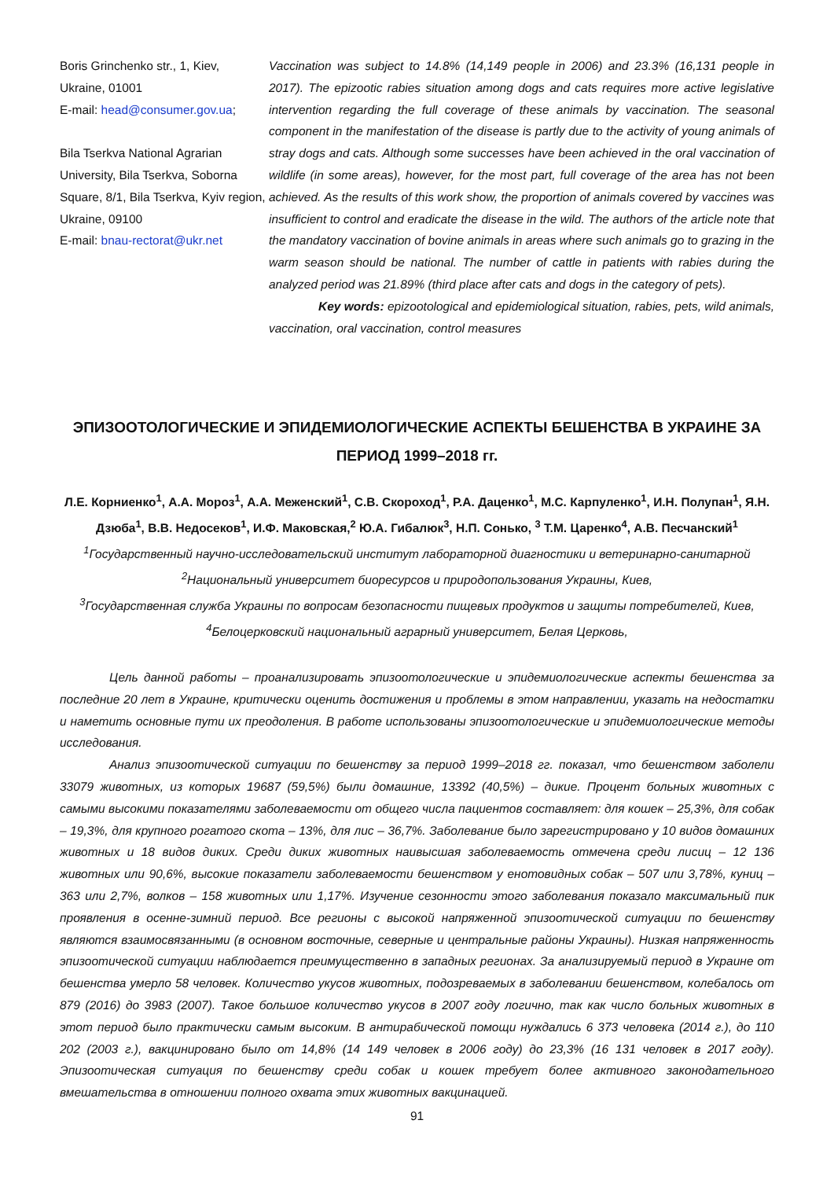Boris Grinchenko str., 1, Kiev,
Ukraine, 01001
E-mail: head@consumer.gov.ua;
Bila Tserkva National Agrarian University, Bila Tserkva, Soborna Square, 8/1, Bila Tserkva, Kyiv region, Ukraine, 09100
E-mail: bnau-rectorat@ukr.net
Vaccination was subject to 14.8% (14,149 people in 2006) and 23.3% (16,131 people in 2017). The epizootic rabies situation among dogs and cats requires more active legislative intervention regarding the full coverage of these animals by vaccination. The seasonal component in the manifestation of the disease is partly due to the activity of young animals of stray dogs and cats. Although some successes have been achieved in the oral vaccination of wildlife (in some areas), however, for the most part, full coverage of the area has not been achieved. As the results of this work show, the proportion of animals covered by vaccines was insufficient to control and eradicate the disease in the wild. The authors of the article note that the mandatory vaccination of bovine animals in areas where such animals go to grazing in the warm season should be national. The number of cattle in patients with rabies during the analyzed period was 21.89% (third place after cats and dogs in the category of pets).
Key words: epizootological and epidemiological situation, rabies, pets, wild animals, vaccination, oral vaccination, control measures
ЭПИЗООТОЛОГИЧЕСКИЕ И ЭПИДЕМИОЛОГИЧЕСКИЕ АСПЕКТЫ БЕШЕНСТВА В УКРАИНЕ ЗА ПЕРИОД 1999–2018 гг.
Л.Е. Корниенко<sup>1</sup>, А.А. Мороз<sup>1</sup>, А.А. Меженский<sup>1</sup>, С.В. Скороход<sup>1</sup>, Р.А. Даценко<sup>1</sup>, М.С. Карпуленко<sup>1</sup>, И.Н. Полупан<sup>1</sup>, Я.Н. Дзюба<sup>1</sup>, В.В. Недосеков<sup>1</sup>, И.Ф. Маковская,<sup>2</sup> Ю.А. Гибалюк<sup>3</sup>, Н.П. Сонько, <sup>3</sup> Т.М. Царенко<sup>4</sup>, А.В. Песчанский<sup>1</sup>
<sup>1</sup> Государственный научно-исследовательский институт лабораторной диагностики и ветеринарно-санитарной
<sup>2</sup> Национальный университет биоресурсов и природопользования Украины, Киев,
<sup>3</sup> Государственная служба Украины по вопросам безопасности пищевых продуктов и защиты потребителей, Киев,
<sup>4</sup> Белоцерковский национальный аграрный университет, Белая Церковь,
Цель данной работы – проанализировать эпизоотологические и эпидемиологические аспекты бешенства за последние 20 лет в Украине, критически оценить достижения и проблемы в этом направлении, указать на недостатки и наметить основные пути их преодоления. В работе использованы эпизоотологические и эпидемиологические методы исследования.
Анализ эпизоотической ситуации по бешенству за период 1999–2018 гг. показал, что бешенством заболели 33079 животных, из которых 19687 (59,5%) были домашние, 13392 (40,5%) – дикие. Процент больных животных с самыми высокими показателями заболеваемости от общего числа пациентов составляет: для кошек – 25,3%, для собак – 19,3%, для крупного рогатого скота – 13%, для лис – 36,7%. Заболевание было зарегистрировано у 10 видов домашних животных и 18 видов диких. Среди диких животных наивысшая заболеваемость отмечена среди лисиц – 12 136 животных или 90,6%, высокие показатели заболеваемости бешенством у енотовидных собак – 507 или 3,78%, куниц – 363 или 2,7%, волков – 158 животных или 1,17%. Изучение сезонности этого заболевания показало максимальный пик проявления в осенне-зимний период. Все регионы с высокой напряженной эпизоотической ситуации по бешенству являются взаимосвязанными (в основном восточные, северные и центральные районы Украины). Низкая напряженность эпизоотической ситуации наблюдается преимущественно в западных регионах. За анализируемый период в Украине от бешенства умерло 58 человек. Количество укусов животных, подозреваемых в заболевании бешенством, колебалось от 879 (2016) до 3983 (2007). Такое большое количество укусов в 2007 году логично, так как число больных животных в этот период было практически самым высоким. В антирабической помощи нуждались 6 373 человека (2014 г.), до 110 202 (2003 г.), вакцинировано было от 14,8% (14 149 человек в 2006 году) до 23,3% (16 131 человек в 2017 году). Эпизоотическая ситуация по бешенству среди собак и кошек требует более активного законодательного вмешательства в отношении полного охвата этих животных вакцинацией.
91